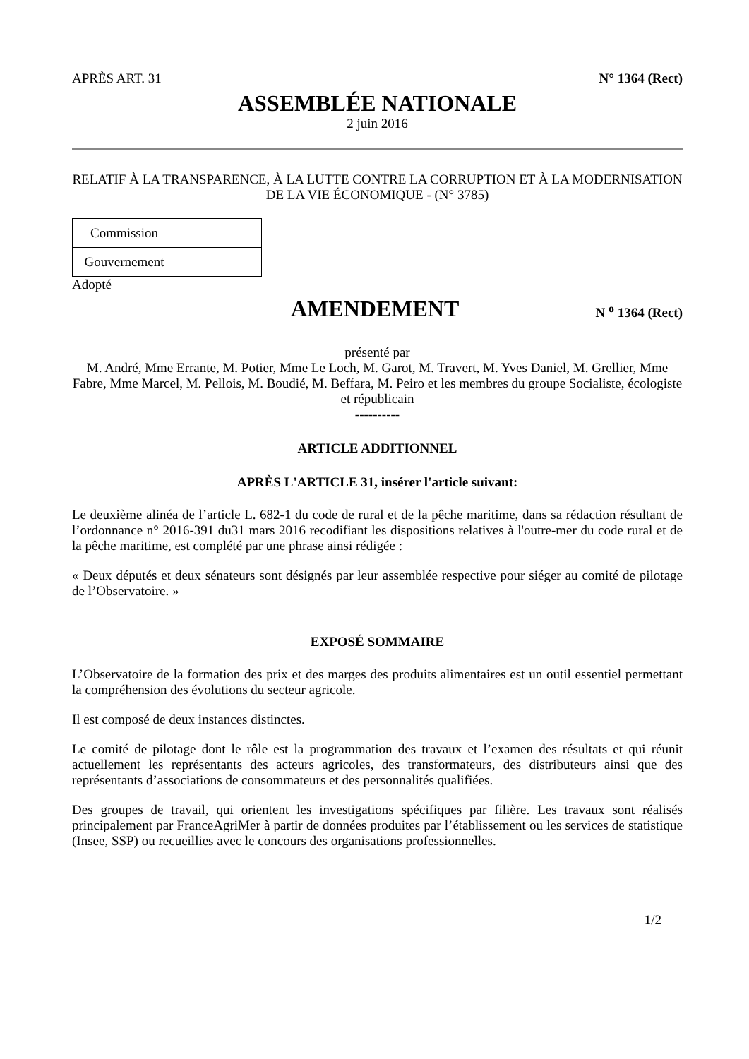APRÈS ART. 31 N° 1364 (Rect)
ASSEMBLÉE NATIONALE
2 juin 2016
RELATIF À LA TRANSPARENCE, À LA LUTTE CONTRE LA CORRUPTION ET À LA MODERNISATION DE LA VIE ÉCONOMIQUE - (N° 3785)
| Commission | |
| Gouvernement | |
Adopté
AMENDEMENT
N <sup>o</sup> 1364 (Rect)
présenté par
M. André, Mme Errante, M. Potier, Mme Le Loch, M. Garot, M. Travert, M. Yves Daniel, M. Grellier, Mme Fabre, Mme Marcel, M. Pellois, M. Boudié, M. Beffara, M. Peiro et les membres du groupe Socialiste, écologiste et républicain
----------
ARTICLE ADDITIONNEL
APRÈS L'ARTICLE 31, insérer l'article suivant:
Le deuxième alinéa de l’article L. 682-1 du code de rural et de la pêche maritime, dans sa rédaction résultant de l’ordonnance n° 2016-391 du31 mars 2016 recodifiant les dispositions relatives à l'outre-mer du code rural et de la pêche maritime, est complété par une phrase ainsi rédigée :
« Deux députés et deux sénateurs sont désignés par leur assemblée respective pour siéger au comité de pilotage de l’Observatoire. »
EXPOSÉ SOMMAIRE
L’Observatoire de la formation des prix et des marges des produits alimentaires est un outil essentiel permettant la compréhension des évolutions du secteur agricole.
Il est composé de deux instances distinctes.
Le comité de pilotage dont le rôle est la programmation des travaux et l’examen des résultats et qui réunit actuellement les représentants des acteurs agricoles, des transformateurs, des distributeurs ainsi que des représentants d’associations de consommateurs et des personnalités qualifiées.
Des groupes de travail, qui orientent les investigations spécifiques par filière. Les travaux sont réalisés principalement par FranceAgriMer à partir de données produites par l’établissement ou les services de statistique (Insee, SSP) ou recueillies avec le concours des organisations professionnelles.
1/2